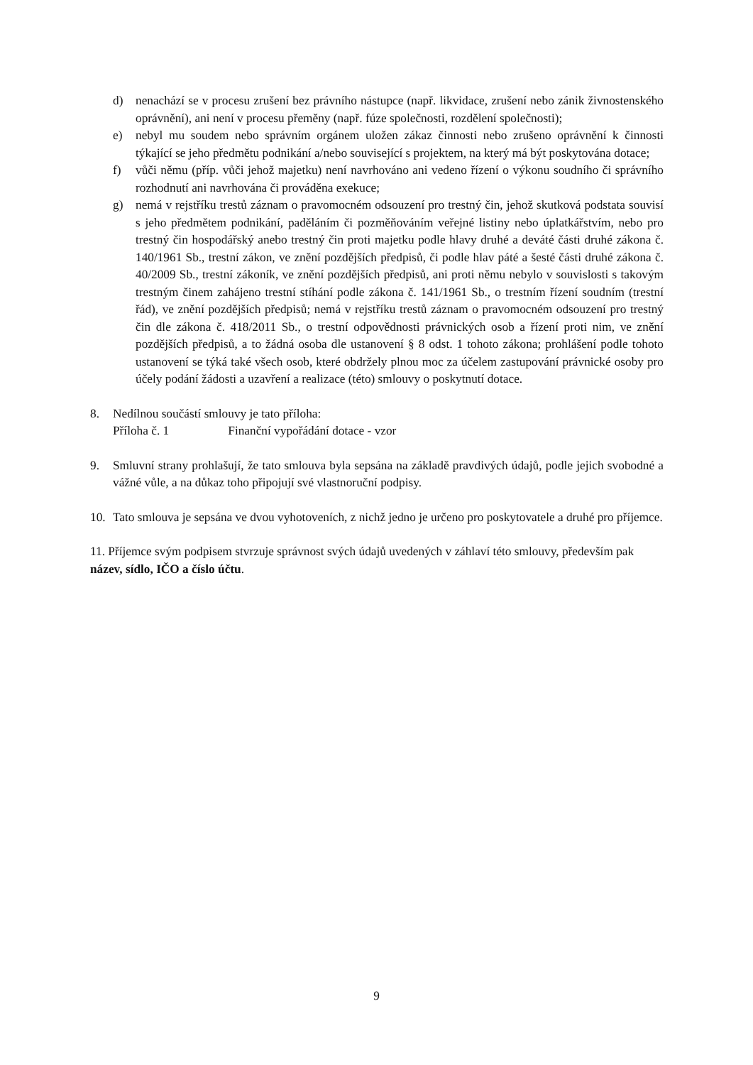d) nenachází se v procesu zrušení bez právního nástupce (např. likvidace, zrušení nebo zánik živnostenského oprávnění), ani není v procesu přeměny (např. fúze společnosti, rozdělení společnosti);
e) nebyl mu soudem nebo správním orgánem uložen zákaz činnosti nebo zrušeno oprávnění k činnosti týkající se jeho předmětu podnikání a/nebo související s projektem, na který má být poskytována dotace;
f) vůči němu (příp. vůči jehož majetku) není navrhováno ani vedeno řízení o výkonu soudního či správního rozhodnutí ani navrhována či prováděna exekuce;
g) nemá v rejstříku trestů záznam o pravomocném odsouzení pro trestný čin, jehož skutková podstata souvisí s jeho předmětem podnikání, paděláním či pozměňováním veřejné listiny nebo úplatkářstvím, nebo pro trestný čin hospodářský anebo trestný čin proti majetku podle hlavy druhé a deváté části druhé zákona č. 140/1961 Sb., trestní zákon, ve znění pozdějších předpisů, či podle hlav páté a šesté části druhé zákona č. 40/2009 Sb., trestní zákoník, ve znění pozdějších předpisů, ani proti němu nebylo v souvislosti s takovým trestným činem zahájeno trestní stíhání podle zákona č. 141/1961 Sb., o trestním řízení soudním (trestní řád), ve znění pozdějších předpisů; nemá v rejstříku trestů záznam o pravomocném odsouzení pro trestný čin dle zákona č. 418/2011 Sb., o trestní odpovědnosti právnických osob a řízení proti nim, ve znění pozdějších předpisů, a to žádná osoba dle ustanovení § 8 odst. 1 tohoto zákona; prohlášení podle tohoto ustanovení se týká také všech osob, které obdržely plnou moc za účelem zastupování právnické osoby pro účely podání žádosti a uzavření a realizace (této) smlouvy o poskytnutí dotace.
8. Nedílnou součástí smlouvy je tato příloha:
Příloha č. 1 Finanční vypořádání dotace - vzor
9. Smluvní strany prohlašují, že tato smlouva byla sepsána na základě pravdivých údajů, podle jejich svobodné a vážné vůle, a na důkaz toho připojují své vlastnoruční podpisy.
10. Tato smlouva je sepsána ve dvou vyhotoveních, z nichž jedno je určeno pro poskytovatele a druhé pro příjemce.
11. Příjemce svým podpisem stvrzuje správnost svých údajů uvedených v záhlaví této smlouvy, především pak název, sídlo, IČO a číslo účtu.
9